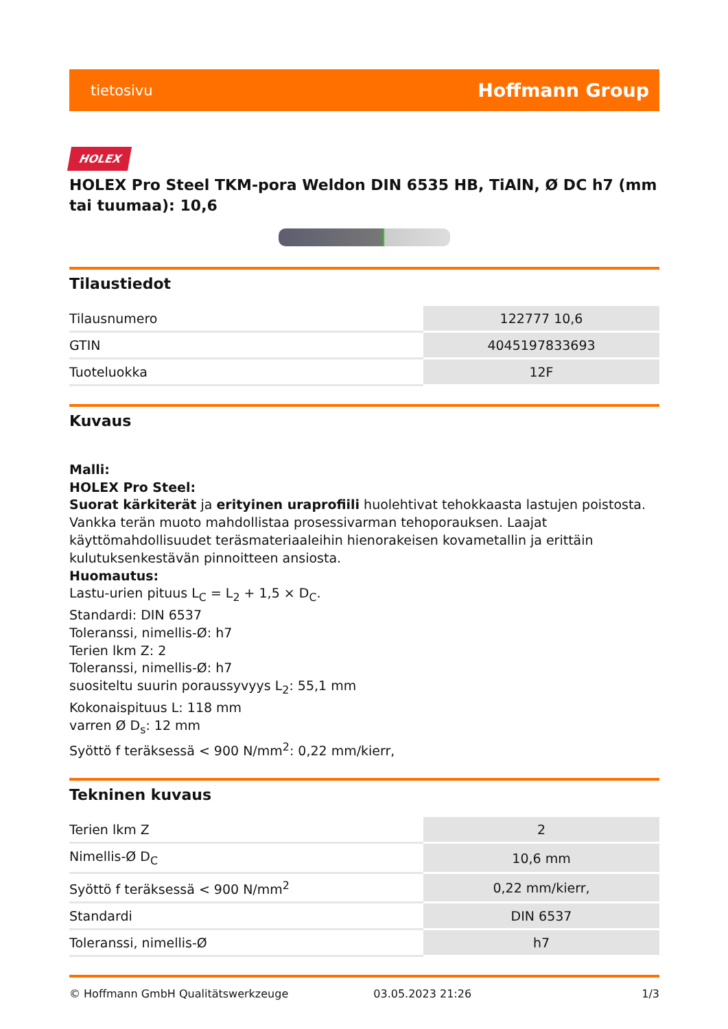tietosivu Hoffmann Group
HOLEX
HOLEX Pro Steel TKM-pora Weldon DIN 6535 HB, TiAlN, Ø DC h7 (mm tai tuumaa): 10,6
Tilaustiedot
| Tilausnumero | 122777 10,6 |
| GTIN | 4045197833693 |
| Tuoteluokka | 12F |
Kuvaus
Malli:
HOLEX Pro Steel:
Suorat kärkiterät ja erityinen uraprofiili huolehtivat tehokkaasta lastujen poistosta. Vankka terän muoto mahdollistaa prosessivarman tehoporauksen. Laajat käyttömahdollisuudet teräsmateriaaleihin hienorakeisen kovametallin ja erittäin kulutuksenkestävän pinnoitteen ansiosta.
Huomautus:
Lastu-urien pituus L<sub>C</sub> = L<sub>2</sub> + 1,5 × D<sub>C</sub>.
Standardi: DIN 6537
Toleranssi, nimellis-Ø: h7
Terien lkm Z: 2
Toleranssi, nimellis-Ø: h7
suositeltu suurin poraussyvyys L<sub>2</sub>: 55,1 mm
Kokonaispituus L: 118 mm
varren Ø D<sub>s</sub>: 12 mm
Syöttö f teräksessä < 900 N/mm<sup>2</sup>: 0,22 mm/kierr,
Tekninen kuvaus
| Terien lkm Z | 2 |
| Nimellis-Ø D<sub>C</sub> | 10,6 mm |
| Syöttö f teräksessä < 900 N/mm<sup>2</sup> | 0,22 mm/kierr, |
| Standardi | DIN 6537 |
| Toleranssi, nimellis-Ø | h7 |
© Hoffmann GmbH Qualitätswerkzeuge 03.05.2023 21:26 1/3